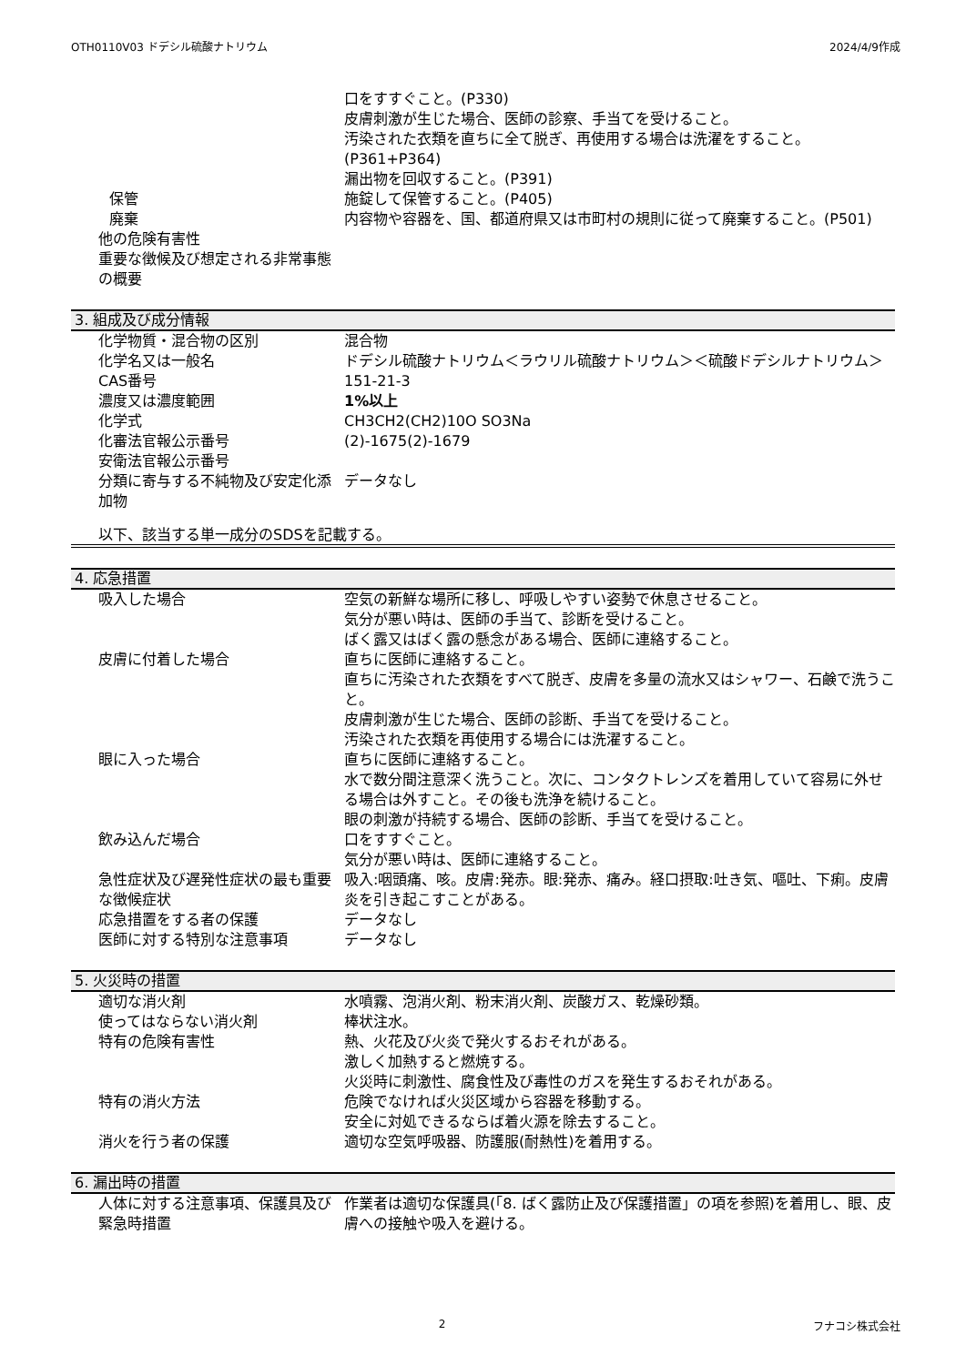OTH0110V03 ドデシル硫酸ナトリウム 2024/4/9作成
| | 口をすすぐこと。(P330) 皮膚刺激が生じた場合、医師の診察、手当てを受けること。 汚染された衣類を直ちに全て脱ぎ、再使用する場合は洗濯をすること。(P361+P364) 漏出物を回収すること。(P391) |
| 保管 | 施錠して保管すること。(P405) |
| 廃棄 | 内容物や容器を、国、都道府県又は市町村の規則に従って廃棄すること。(P501) |
| 他の危険有害性 | |
| 重要な徴候及び想定される非常事態の概要 | |
3. 組成及び成分情報
| 化学物質・混合物の区別 | 混合物 |
| 化学名又は一般名 | ドデシル硫酸ナトリウム＜ラウリル硫酸ナトリウム＞＜硫酸ドデシルナトリウム＞ |
| CAS番号 | 151-21-3 |
| 濃度又は濃度範囲 | 1%以上 |
| 化学式 | CH3CH2(CH2)10O SO3Na |
| 化審法官報公示番号 | (2)-1675(2)-1679 |
| 安衛法官報公示番号 | |
| 分類に寄与する不純物及び安定化添加物 | データなし |
以下、該当する単一成分のSDSを記載する。
4. 応急措置
| 吸入した場合 | 空気の新鮮な場所に移し、呼吸しやすい姿勢で休息させること。 気分が悪い時は、医師の手当て、診断を受けること。 ばく露又はばく露の懸念がある場合、医師に連絡すること。 |
| 皮膚に付着した場合 | 直ちに医師に連絡すること。 直ちに汚染された衣類をすべて脱ぎ、皮膚を多量の流水又はシャワー、石鹸で洗うこと。 皮膚刺激が生じた場合、医師の診断、手当てを受けること。 汚染された衣類を再使用する場合には洗濯すること。 |
| 眼に入った場合 | 直ちに医師に連絡すること。 水で数分間注意深く洗うこと。次に、コンタクトレンズを着用していて容易に外せる場合は外すこと。その後も洗浄を続けること。 眼の刺激が持続する場合、医師の診断、手当てを受けること。 |
| 飲み込んだ場合 | 口をすすぐこと。 気分が悪い時は、医師に連絡すること。 |
| 急性症状及び遅発性症状の最も重要な徴候症状 | 吸入:咽頭痛、咳。皮膚:発赤。眼:発赤、痛み。経口摂取:吐き気、嘔吐、下痢。皮膚炎を引き起こすことがある。 |
| 応急措置をする者の保護 | データなし |
| 医師に対する特別な注意事項 | データなし |
5. 火災時の措置
| 適切な消火剤 | 水噴霧、泡消火剤、粉末消火剤、炭酸ガス、乾燥砂類。 |
| 使ってはならない消火剤 | 棒状注水。 |
| 特有の危険有害性 | 熱、火花及び火炎で発火するおそれがある。 激しく加熱すると燃焼する。 火災時に刺激性、腐食性及び毒性のガスを発生するおそれがある。 |
| 特有の消火方法 | 危険でなければ火災区域から容器を移動する。 安全に対処できるならば着火源を除去すること。 |
| 消火を行う者の保護 | 適切な空気呼吸器、防護服(耐熱性)を着用する。 |
6. 漏出時の措置
| 人体に対する注意事項、保護具及び緊急時措置 | 作業者は適切な保護具(「8. ばく露防止及び保護措置」の項を参照)を着用し、眼、皮膚への接触や吸入を避ける。 |
2 フナコシ株式会社